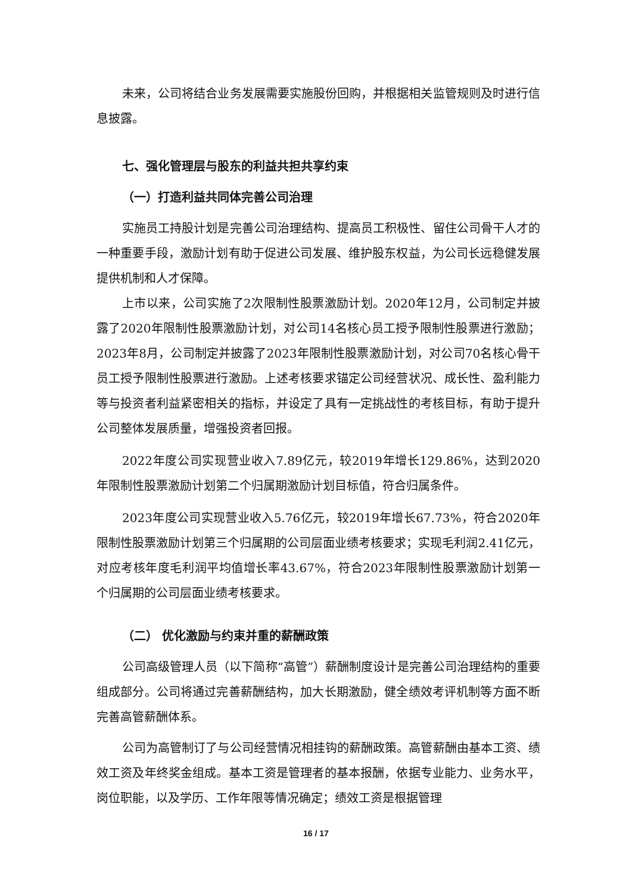未来，公司将结合业务发展需要实施股份回购，并根据相关监管规则及时进行信息披露。
七、强化管理层与股东的利益共担共享约束
（一）打造利益共同体完善公司治理
实施员工持股计划是完善公司治理结构、提高员工积极性、留住公司骨干人才的一种重要手段，激励计划有助于促进公司发展、维护股东权益，为公司长远稳健发展提供机制和人才保障。
上市以来，公司实施了2次限制性股票激励计划。2020年12月，公司制定并披露了2020年限制性股票激励计划，对公司14名核心员工授予限制性股票进行激励；2023年8月，公司制定并披露了2023年限制性股票激励计划，对公司70名核心骨干员工授予限制性股票进行激励。上述考核要求锚定公司经营状况、成长性、盈利能力等与投资者利益紧密相关的指标，并设定了具有一定挑战性的考核目标，有助于提升公司整体发展质量，增强投资者回报。
2022年度公司实现营业收入7.89亿元，较2019年增长129.86%，达到2020年限制性股票激励计划第二个归属期激励计划目标值，符合归属条件。
2023年度公司实现营业收入5.76亿元，较2019年增长67.73%，符合2020年限制性股票激励计划第三个归属期的公司层面业绩考核要求；实现毛利润2.41亿元，对应考核年度毛利润平均值增长率43.67%，符合2023年限制性股票激励计划第一个归属期的公司层面业绩考核要求。
（二） 优化激励与约束并重的薪酬政策
公司高级管理人员（以下简称“高管”）薪酬制度设计是完善公司治理结构的重要组成部分。公司将通过完善薪酬结构，加大长期激励，健全绩效考评机制等方面不断完善高管薪酬体系。
公司为高管制订了与公司经营情况相挂钩的薪酬政策。高管薪酬由基本工资、绩效工资及年终奖金组成。基本工资是管理者的基本报酬，依据专业能力、业务水平，岗位职能，以及学历、工作年限等情况确定；绩效工资是根据管理
16 / 17